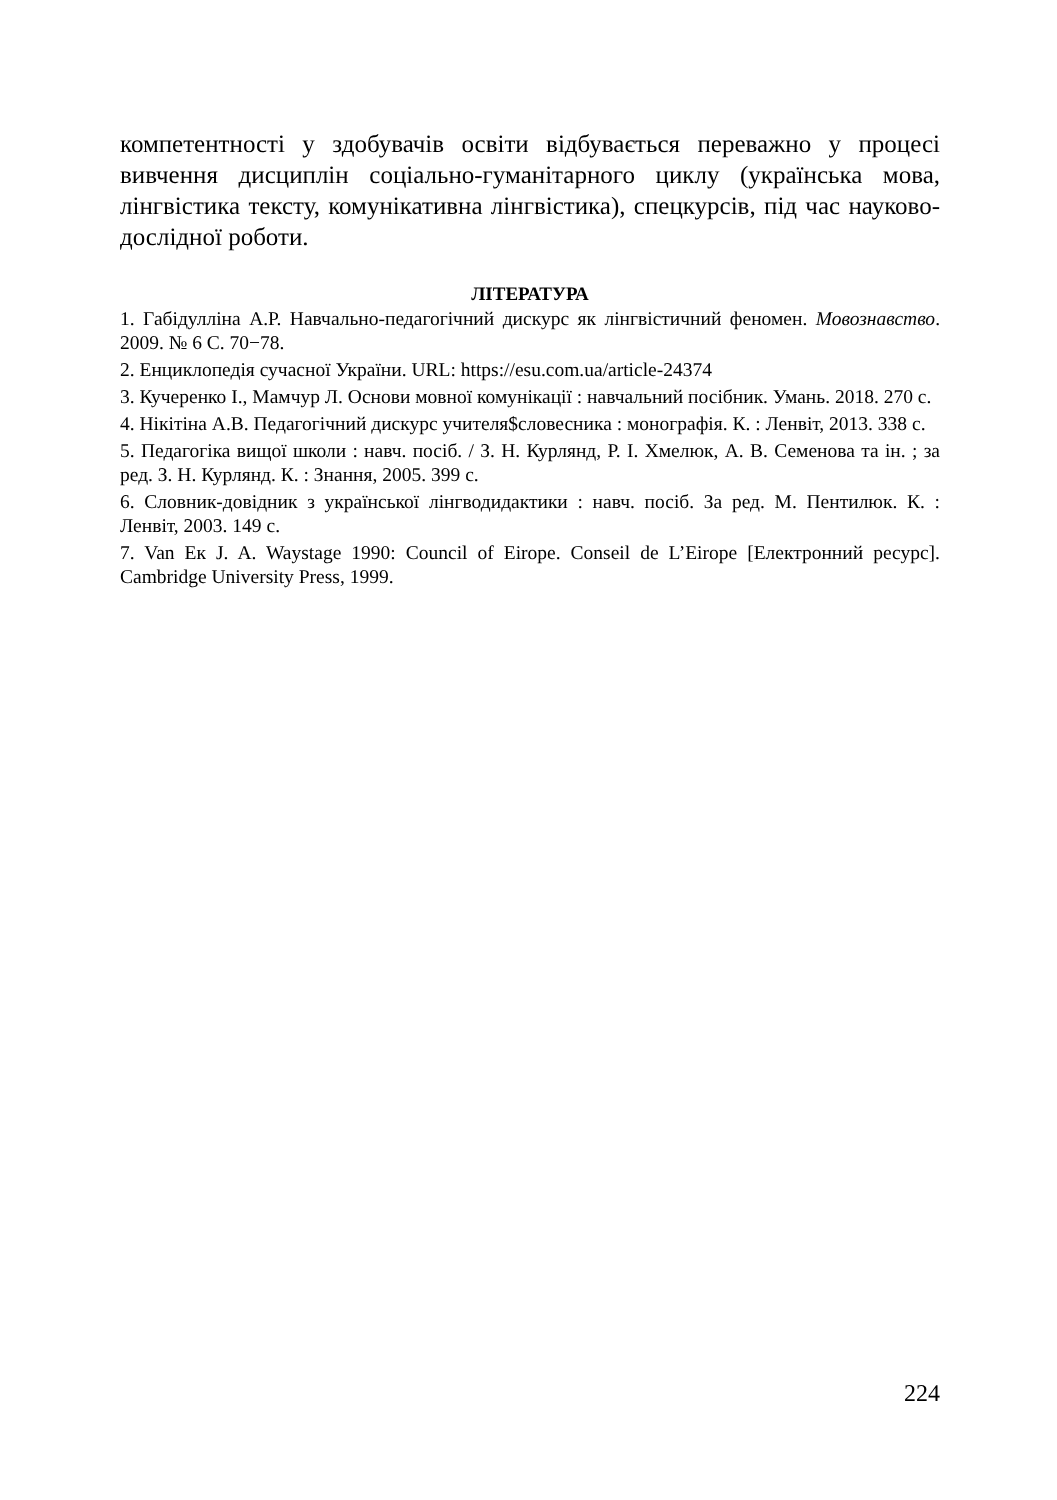компетентності у здобувачів освіти відбувається переважно у процесі вивчення дисциплін соціально-гуманітарного циклу (українська мова, лінгвістика тексту, комунікативна лінгвістика), спецкурсів, під час науково-дослідної роботи.
ЛІТЕРАТУРА
1. Габідулліна А.Р. Навчально-педагогічний дискурс як лінгвістичний феномен. Мовознавство. 2009. № 6 С. 70−78.
2. Енциклопедія сучасної України. URL: https://esu.com.ua/article-24374
3. Кучеренко І., Мамчур Л. Основи мовної комунікації : навчальний посібник. Умань. 2018. 270 с.
4. Нікітіна А.В. Педагогічний дискурс учителя$словесника : монографія. К. : Ленвіт, 2013. 338 с.
5. Педагогіка вищої школи : навч. посіб. / З. Н. Курлянд, Р. І. Хмелюк, А. В. Семенова та ін. ; за ред. З. Н. Курлянд. К. : Знання, 2005. 399 с.
6. Словник-довідник з української лінгводидактики : навч. посіб. За ред. М. Пентилюк. К. : Ленвіт, 2003. 149 с.
7. Van Ек J. A. Waystage 1990: Council of Eirope. Conseil de L’Eirope [Електронний ресурс]. Cambridge University Press, 1999.
224